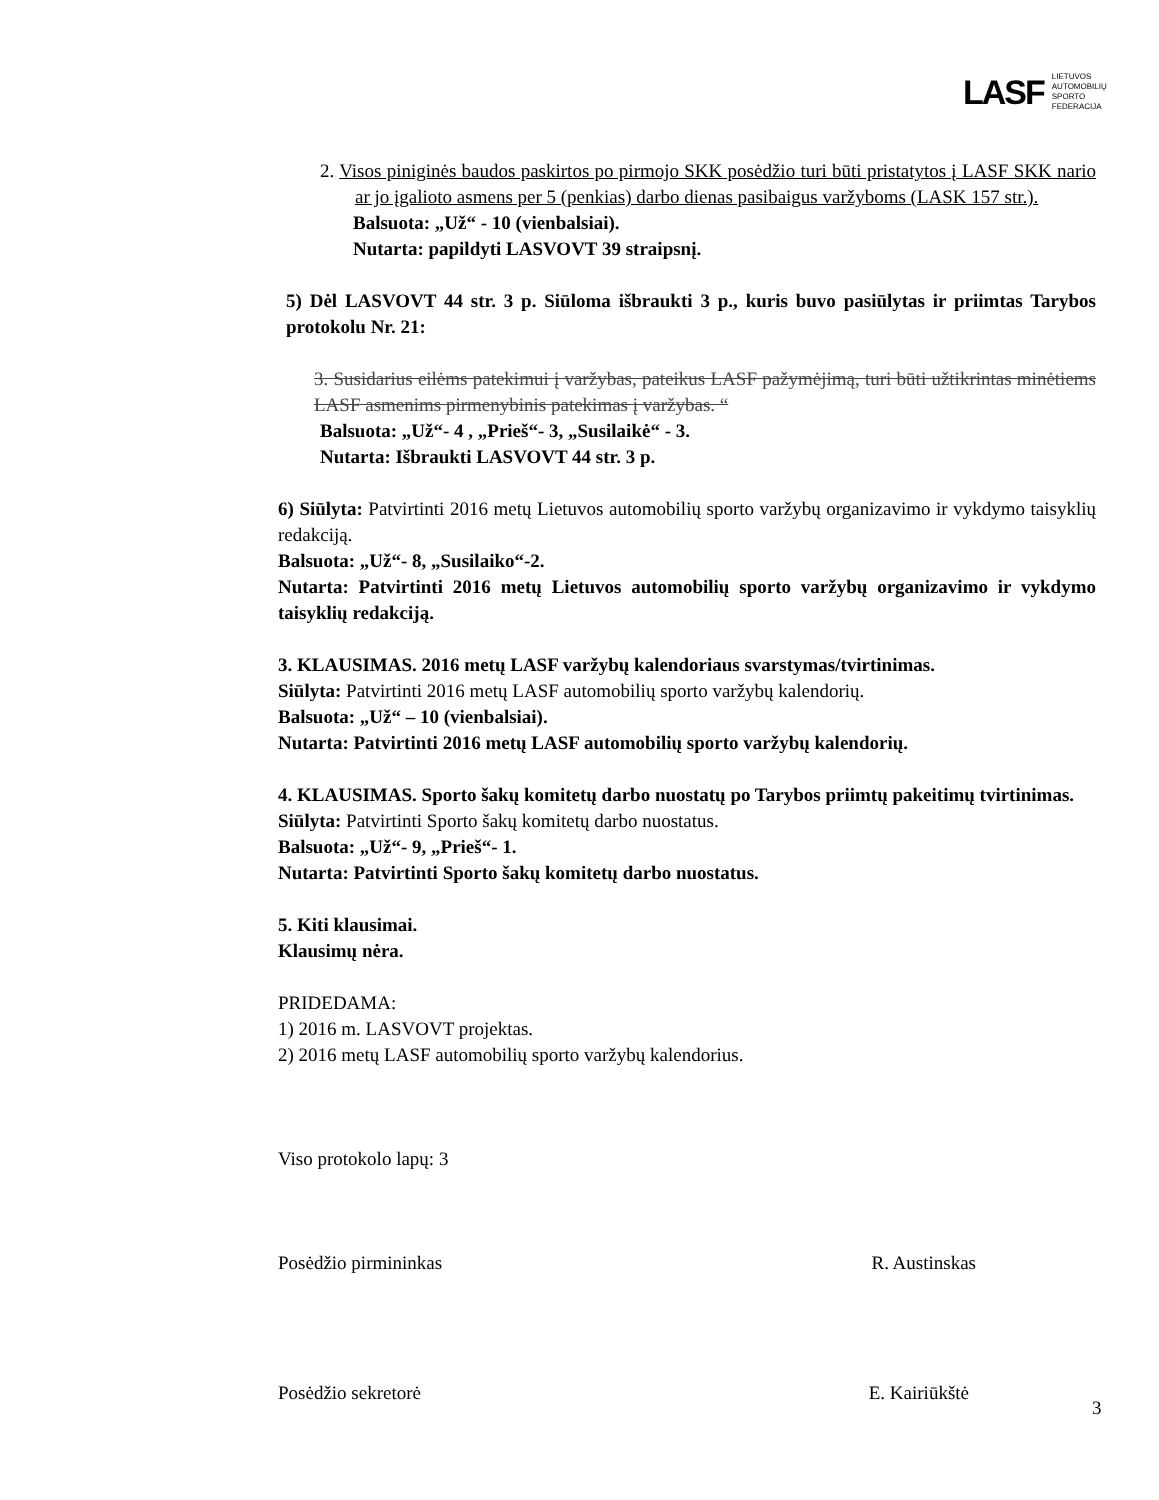LASF LIETUVOS
AUTOMOBILIŲ
SPORTO
FEDERACIJA
2. Visos piniginės baudos paskirtos po pirmojo SKK posėdžio turi būti pristatytos į LASF SKK nario ar jo įgalioto asmens per 5 (penkias) darbo dienas pasibaigus varžyboms (LASK 157 str.).
Balsuota: „Už“ - 10 (vienbalsiai).
Nutarta: papildyti LASVOVT 39 straipsnį.
5) Dėl LASVOVT 44 str. 3 p. Siūloma išbraukti 3 p., kuris buvo pasiūlytas ir priimtas Tarybos protokolu Nr. 21:
3. Susidarius eilėms patekimui į varžybas, pateikus LASF pažymėjimą, turi būti užtikrintas minėtiems LASF asmenims pirmenybinis patekimas į varžybas. “
Balsuota: „Už“- 4 , „Prieš“- 3, „Susilaikė“ - 3.
Nutarta: Išbraukti LASVOVT 44 str. 3 p.
6) Siūlyta: Patvirtinti 2016 metų Lietuvos automobilių sporto varžybų organizavimo ir vykdymo taisyklių redakciją.
Balsuota: „Už“- 8, „Susilaiko“-2.
Nutarta: Patvirtinti 2016 metų Lietuvos automobilių sporto varžybų organizavimo ir vykdymo taisyklių redakciją.
3. KLAUSIMAS. 2016 metų LASF varžybų kalendoriaus svarstymas/tvirtinimas.
Siūlyta: Patvirtinti 2016 metų LASF automobilių sporto varžybų kalendorių.
Balsuota: „Už“ – 10 (vienbalsiai).
Nutarta: Patvirtinti 2016 metų LASF automobilių sporto varžybų kalendorių.
4. KLAUSIMAS. Sporto šakų komitetų darbo nuostatų po Tarybos priimtų pakeitimų tvirtinimas.
Siūlyta: Patvirtinti Sporto šakų komitetų darbo nuostatus.
Balsuota: „Už“- 9, „Prieš“- 1.
Nutarta: Patvirtinti Sporto šakų komitetų darbo nuostatus.
5. Kiti klausimai.
Klausimų nėra.
PRIDEDAMA:
1) 2016 m. LASVOVT projektas.
2) 2016 metų LASF automobilių sporto varžybų kalendorius.
Viso protokolo lapų: 3
Posėdžio pirmininkas R. Austinskas
Posėdžio sekretorė E. Kairiūkštė
3